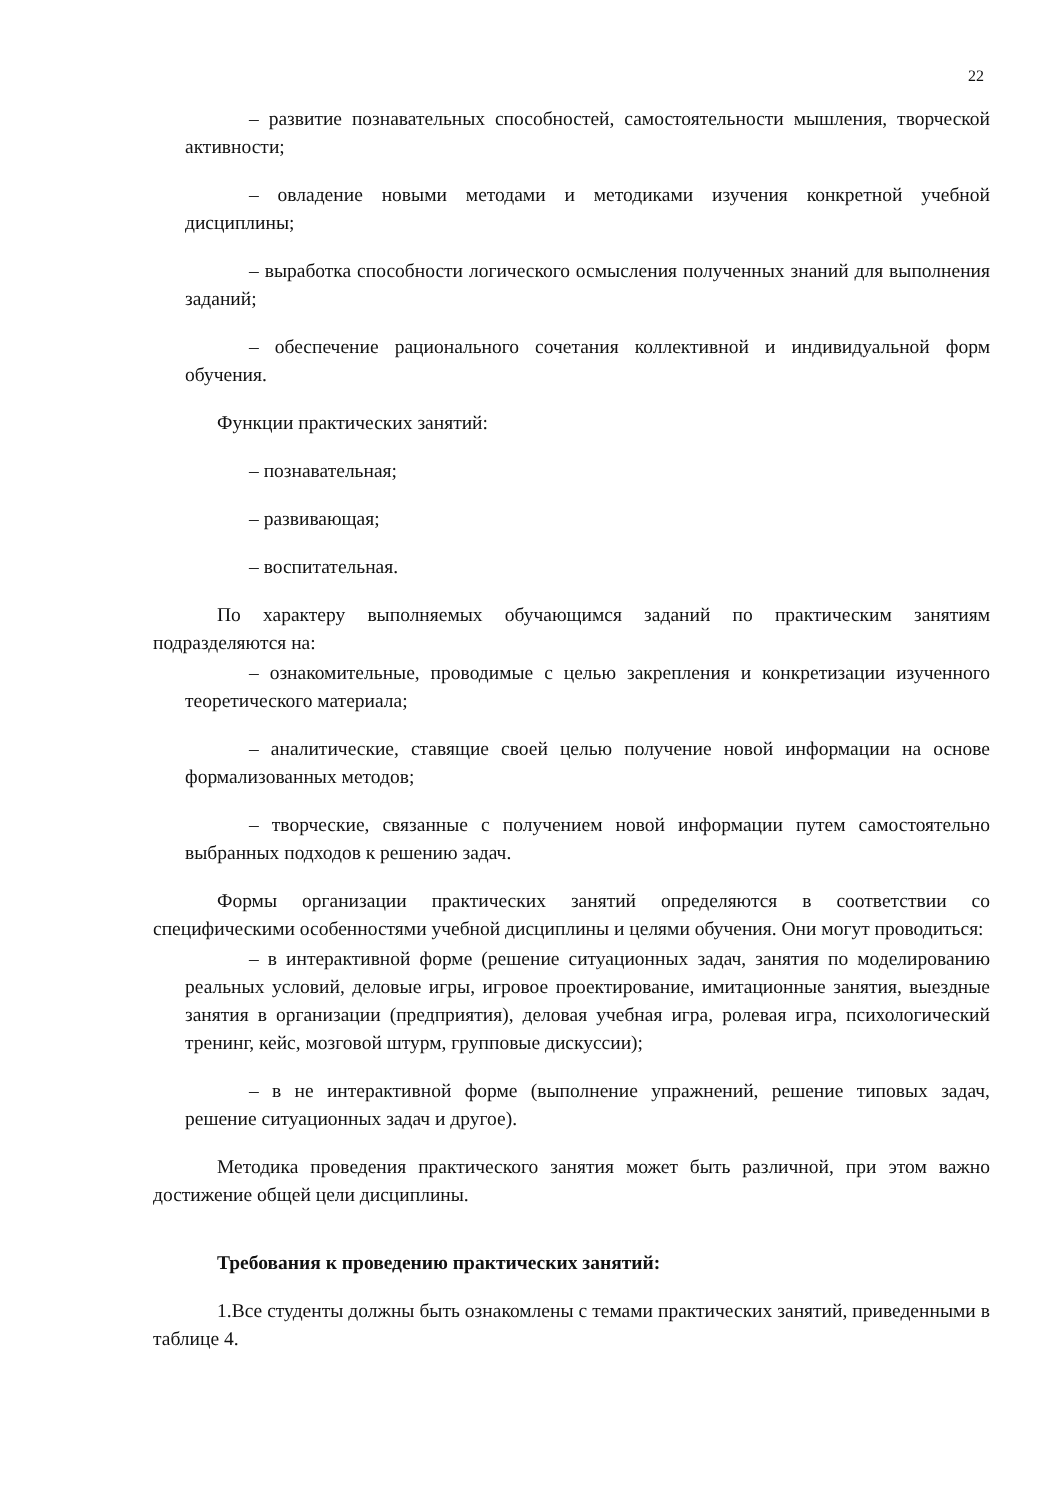22
– развитие познавательных способностей, самостоятельности мышления, творческой активности;
– овладение новыми методами и методиками изучения конкретной учебной дисциплины;
– выработка способности логического осмысления полученных знаний для выполнения заданий;
– обеспечение рационального сочетания коллективной и индивидуальной форм обучения.
Функции практических занятий:
– познавательная;
– развивающая;
– воспитательная.
По характеру выполняемых обучающимся заданий по практическим занятиям подразделяются на:
– ознакомительные, проводимые с целью закрепления и конкретизации изученного теоретического материала;
– аналитические, ставящие своей целью получение новой информации на основе формализованных методов;
– творческие, связанные с получением новой информации путем самостоятельно выбранных подходов к решению задач.
Формы организации практических занятий определяются в соответствии со специфическими особенностями учебной дисциплины и целями обучения. Они могут проводиться:
– в интерактивной форме (решение ситуационных задач, занятия по моделированию реальных условий, деловые игры, игровое проектирование, имитационные занятия, выездные занятия в организации (предприятия), деловая учебная игра, ролевая игра, психологический тренинг, кейс, мозговой штурм, групповые дискуссии);
– в не интерактивной форме (выполнение упражнений, решение типовых задач, решение ситуационных задач и другое).
Методика проведения практического занятия может быть различной, при этом важно достижение общей цели дисциплины.
Требования к проведению практических занятий:
1.Все студенты должны быть ознакомлены с темами практических занятий, приведенными в таблице 4.